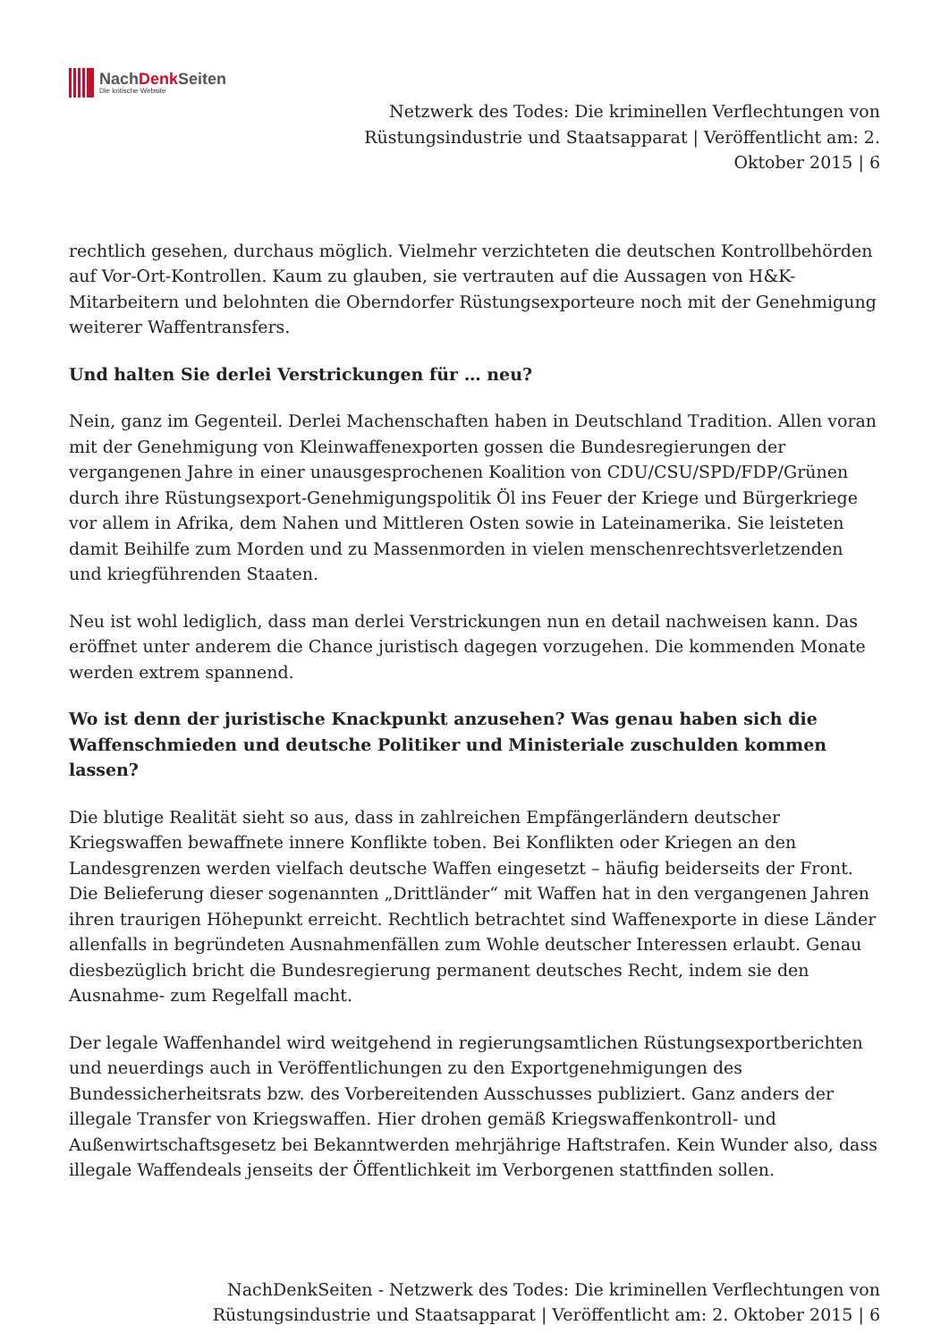NachDenk Seiten
Die kritische Website
Netzwerk des Todes: Die kriminellen Verflechtungen von Rüstungsindustrie und Staatsapparat | Veröffentlicht am: 2. Oktober 2015 | 6
rechtlich gesehen, durchaus möglich. Vielmehr verzichteten die deutschen Kontrollbehörden auf Vor-Ort-Kontrollen. Kaum zu glauben, sie vertrauten auf die Aussagen von H&K-Mitarbeitern und belohnten die Oberndorfer Rüstungsexporteure noch mit der Genehmigung weiterer Waffentransfers.
Und halten Sie derlei Verstrickungen für … neu?
Nein, ganz im Gegenteil. Derlei Machenschaften haben in Deutschland Tradition. Allen voran mit der Genehmigung von Kleinwaffenexporten gossen die Bundesregierungen der vergangenen Jahre in einer unausgesprochenen Koalition von CDU/CSU/SPD/FDP/Grünen durch ihre Rüstungsexport-Genehmigungspolitik Öl ins Feuer der Kriege und Bürgerkriege vor allem in Afrika, dem Nahen und Mittleren Osten sowie in Lateinamerika. Sie leisteten damit Beihilfe zum Morden und zu Massenmorden in vielen menschenrechtsverletzenden und kriegführenden Staaten.
Neu ist wohl lediglich, dass man derlei Verstrickungen nun en detail nachweisen kann. Das eröffnet unter anderem die Chance juristisch dagegen vorzugehen. Die kommenden Monate werden extrem spannend.
Wo ist denn der juristische Knackpunkt anzusehen? Was genau haben sich die Waffenschmieden und deutsche Politiker und Ministeriale zuschulden kommen lassen?
Die blutige Realität sieht so aus, dass in zahlreichen Empfängerländern deutscher Kriegswaffen bewaffnete innere Konflikte toben. Bei Konflikten oder Kriegen an den Landesgrenzen werden vielfach deutsche Waffen eingesetzt – häufig beiderseits der Front. Die Belieferung dieser sogenannten „Drittländer“ mit Waffen hat in den vergangenen Jahren ihren traurigen Höhepunkt erreicht. Rechtlich betrachtet sind Waffenexporte in diese Länder allenfalls in begründeten Ausnahmenfällen zum Wohle deutscher Interessen erlaubt. Genau diesbezüglich bricht die Bundesregierung permanent deutsches Recht, indem sie den Ausnahme- zum Regelfall macht.
Der legale Waffenhandel wird weitgehend in regierungsamtlichen Rüstungsexportberichten und neuerdings auch in Veröffentlichungen zu den Exportgenehmigungen des Bundessicherheitsrats bzw. des Vorbereitenden Ausschusses publiziert. Ganz anders der illegale Transfer von Kriegswaffen. Hier drohen gemäß Kriegswaffenkontroll- und Außenwirtschaftsgesetz bei Bekanntwerden mehrjährige Haftstrafen. Kein Wunder also, dass illegale Waffendeals jenseits der Öffentlichkeit im Verborgenen stattfinden sollen.
NachDenkSeiten - Netzwerk des Todes: Die kriminellen Verflechtungen von Rüstungsindustrie und Staatsapparat | Veröffentlicht am: 2. Oktober 2015 | 6